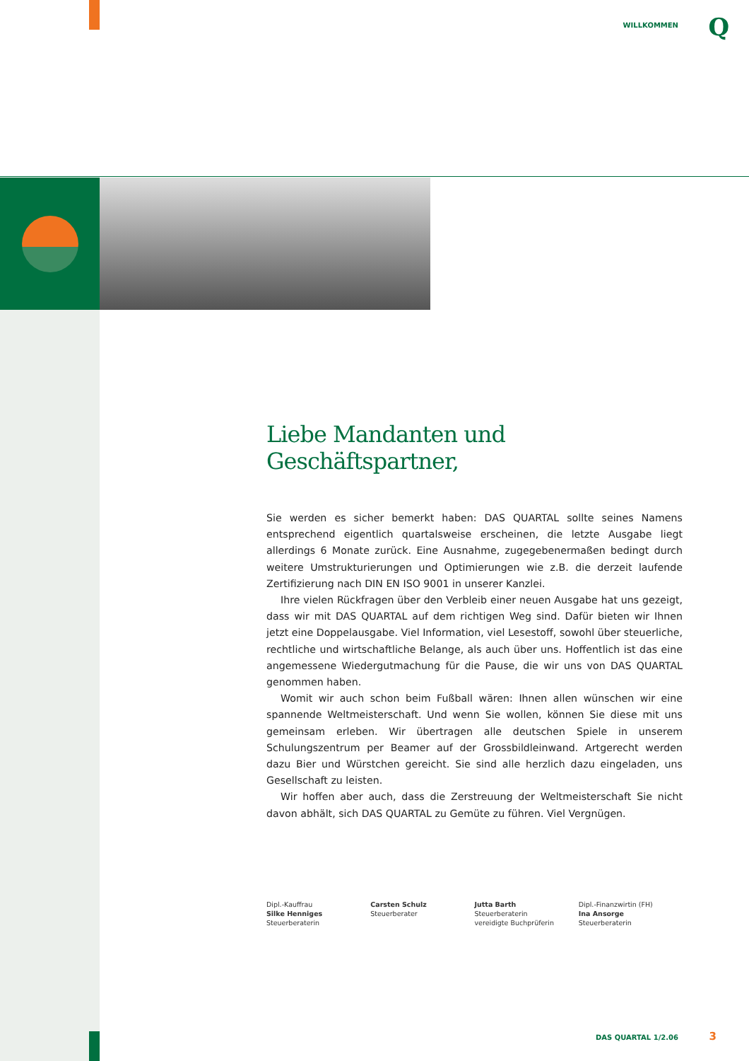WILLKOMMEN Q
Liebe Mandanten und Geschäftspartner,
Sie werden es sicher bemerkt haben: DAS QUARTAL sollte seines Namens entsprechend eigentlich quartalsweise erscheinen, die letzte Ausgabe liegt allerdings 6 Monate zurück. Eine Ausnahme, zugegebenermaßen bedingt durch weitere Umstrukturierungen und Optimierungen wie z.B. die derzeit laufende Zertifizierung nach DIN EN ISO 9001 in unserer Kanzlei.
Ihre vielen Rückfragen über den Verbleib einer neuen Ausgabe hat uns gezeigt, dass wir mit DAS QUARTAL auf dem richtigen Weg sind. Dafür bieten wir Ihnen jetzt eine Doppelausgabe. Viel Information, viel Lesestoff, sowohl über steuerliche, rechtliche und wirtschaftliche Belange, als auch über uns. Hoffentlich ist das eine angemessene Wiedergutmachung für die Pause, die wir uns von DAS QUARTAL genommen haben.
Womit wir auch schon beim Fußball wären: Ihnen allen wünschen wir eine spannende Weltmeisterschaft. Und wenn Sie wollen, können Sie diese mit uns gemeinsam erleben. Wir übertragen alle deutschen Spiele in unserem Schulungszentrum per Beamer auf der Grossbildleinwand. Artgerecht werden dazu Bier und Würstchen gereicht. Sie sind alle herzlich dazu eingeladen, uns Gesellschaft zu leisten.
Wir hoffen aber auch, dass die Zerstreuung der Weltmeisterschaft Sie nicht davon abhält, sich DAS QUARTAL zu Gemüte zu führen. Viel Vergnügen.
Dipl.-Kauffrau
Silke Henniges
Steuerberaterin
Carsten Schulz
Steuerberater
Jutta Barth
Steuerberaterin
vereidigte Buchprüferin
Dipl.-Finanzwirtin (FH)
Ina Ansorge
Steuerberaterin
DAS QUARTAL 1/2.06 3